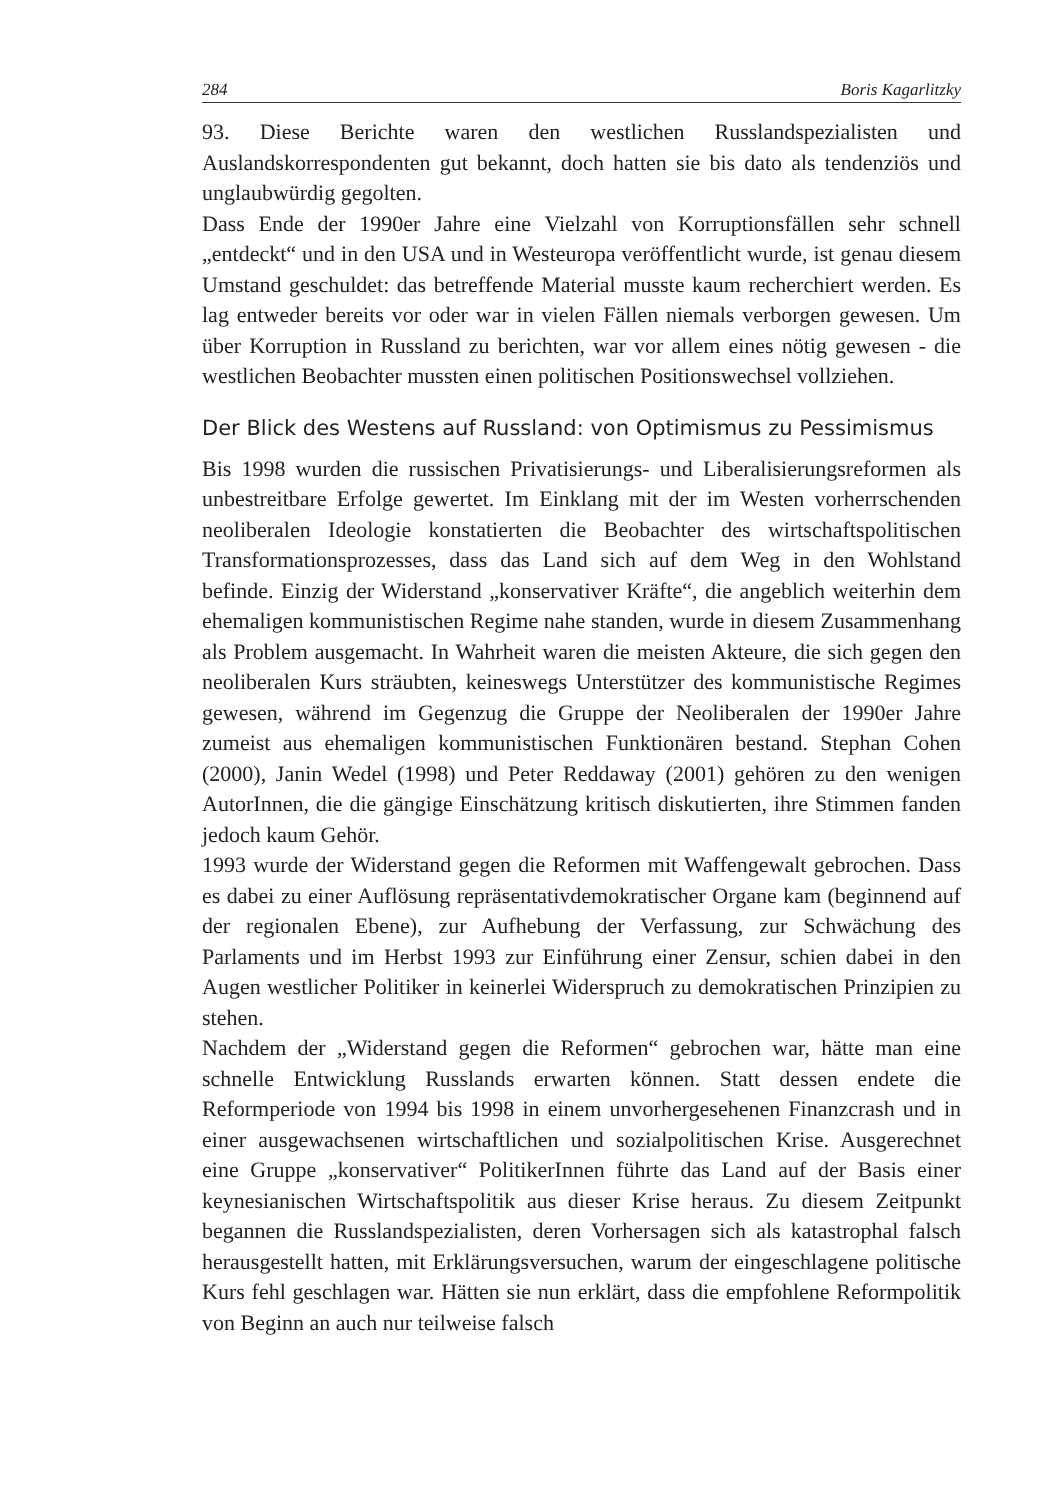284 Boris Kagarlitzky
93. Diese Berichte waren den westlichen Russlandspezialisten und Auslandskorrespondenten gut bekannt, doch hatten sie bis dato als tendenziös und unglaubwürdig gegolten.
Dass Ende der 1990er Jahre eine Vielzahl von Korruptionsfällen sehr schnell „entdeckt“ und in den USA und in Westeuropa veröffentlicht wurde, ist genau diesem Umstand geschuldet: das betreffende Material musste kaum recherchiert werden. Es lag entweder bereits vor oder war in vielen Fällen niemals verborgen gewesen. Um über Korruption in Russland zu berichten, war vor allem eines nötig gewesen - die westlichen Beobachter mussten einen politischen Positionswechsel vollziehen.
Der Blick des Westens auf Russland: von Optimismus zu Pessimismus
Bis 1998 wurden die russischen Privatisierungs- und Liberalisierungsreformen als unbestreitbare Erfolge gewertet. Im Einklang mit der im Westen vorherrschenden neoliberalen Ideologie konstatierten die Beobachter des wirtschaftspolitischen Transformationsprozesses, dass das Land sich auf dem Weg in den Wohlstand befinde. Einzig der Widerstand „konservativer Kräfte“, die angeblich weiterhin dem ehemaligen kommunistischen Regime nahe standen, wurde in diesem Zusammenhang als Problem ausgemacht. In Wahrheit waren die meisten Akteure, die sich gegen den neoliberalen Kurs sträubten, keineswegs Unterstützer des kommunistische Regimes gewesen, während im Gegenzug die Gruppe der Neoliberalen der 1990er Jahre zumeist aus ehemaligen kommunistischen Funktionären bestand. Stephan Cohen (2000), Janin Wedel (1998) und Peter Reddaway (2001) gehören zu den wenigen AutorInnen, die die gängige Einschätzung kritisch diskutierten, ihre Stimmen fanden jedoch kaum Gehör.
1993 wurde der Widerstand gegen die Reformen mit Waffengewalt gebrochen. Dass es dabei zu einer Auflösung repräsentativdemokratischer Organe kam (beginnend auf der regionalen Ebene), zur Aufhebung der Verfassung, zur Schwächung des Parlaments und im Herbst 1993 zur Einführung einer Zensur, schien dabei in den Augen westlicher Politiker in keinerlei Widerspruch zu demokratischen Prinzipien zu stehen.
Nachdem der „Widerstand gegen die Reformen“ gebrochen war, hätte man eine schnelle Entwicklung Russlands erwarten können. Statt dessen endete die Reformperiode von 1994 bis 1998 in einem unvorhergesehenen Finanzcrash und in einer ausgewachsenen wirtschaftlichen und sozialpolitischen Krise. Ausgerechnet eine Gruppe „konservativer“ PolitikerInnen führte das Land auf der Basis einer keynesianischen Wirtschaftspolitik aus dieser Krise heraus. Zu diesem Zeitpunkt begannen die Russlandspezialisten, deren Vorhersagen sich als katastrophal falsch herausgestellt hatten, mit Erklärungsversuchen, warum der eingeschlagene politische Kurs fehl geschlagen war. Hätten sie nun erklärt, dass die empfohlene Reformpolitik von Beginn an auch nur teilweise falsch